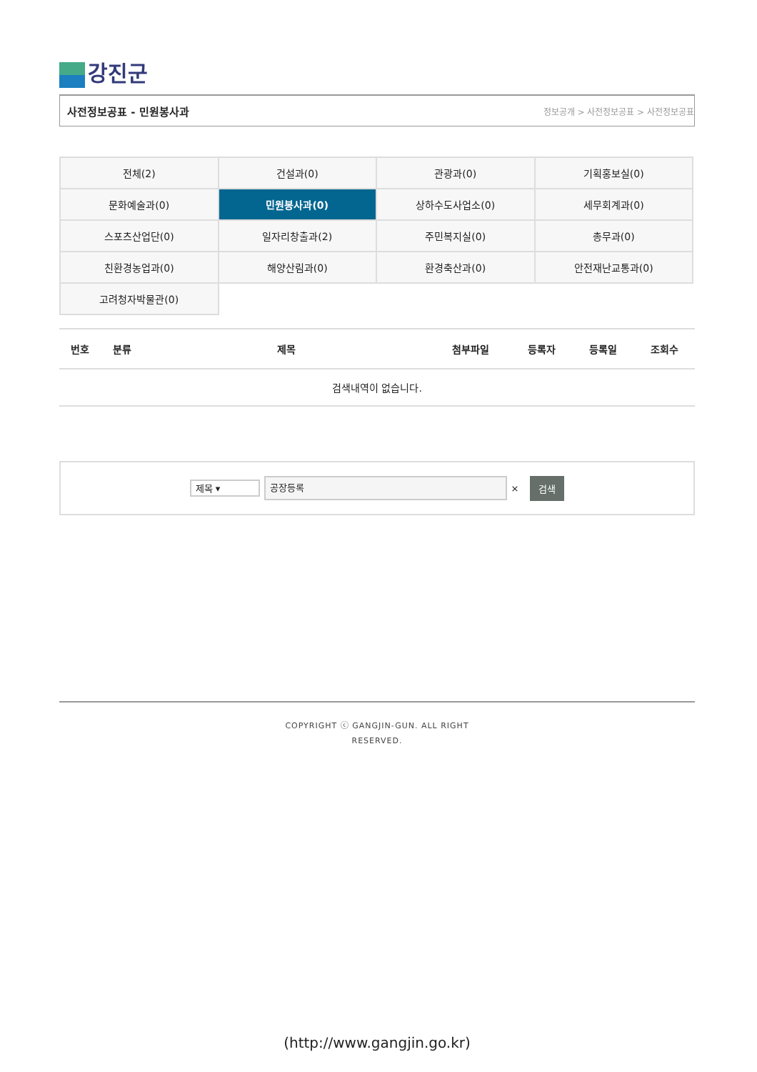강진군
사전정보공표 - 민원봉사과 정보공개 > 사전정보공표 > 사전정보공표
| 전체(2) | 건설과(0) | 관광과(0) | 기획홍보실(0) |
| 문화예술과(0) | 민원봉사과(0) | 상하수도사업소(0) | 세무회계과(0) |
| 스포츠산업단(0) | 일자리창출과(2) | 주민복지실(0) | 총무과(0) |
| 친환경농업과(0) | 해양산림과(0) | 환경축산과(0) | 안전재난교통과(0) |
| 고려청자박물관(0) | | | |
| 번호 | 분류 | 제목 | 첨부파일 | 등록자 | 등록일 | 조회수 |
| --- | --- | --- | --- | --- | --- | --- |
| 검색내역이 없습니다. | | | | | | |
제목 ▾
공장등록
×
검색
COPYRIGHT ⓒ GANGJIN-GUN. ALL RIGHT
RESERVED.
(http://www.gangjin.go.kr)